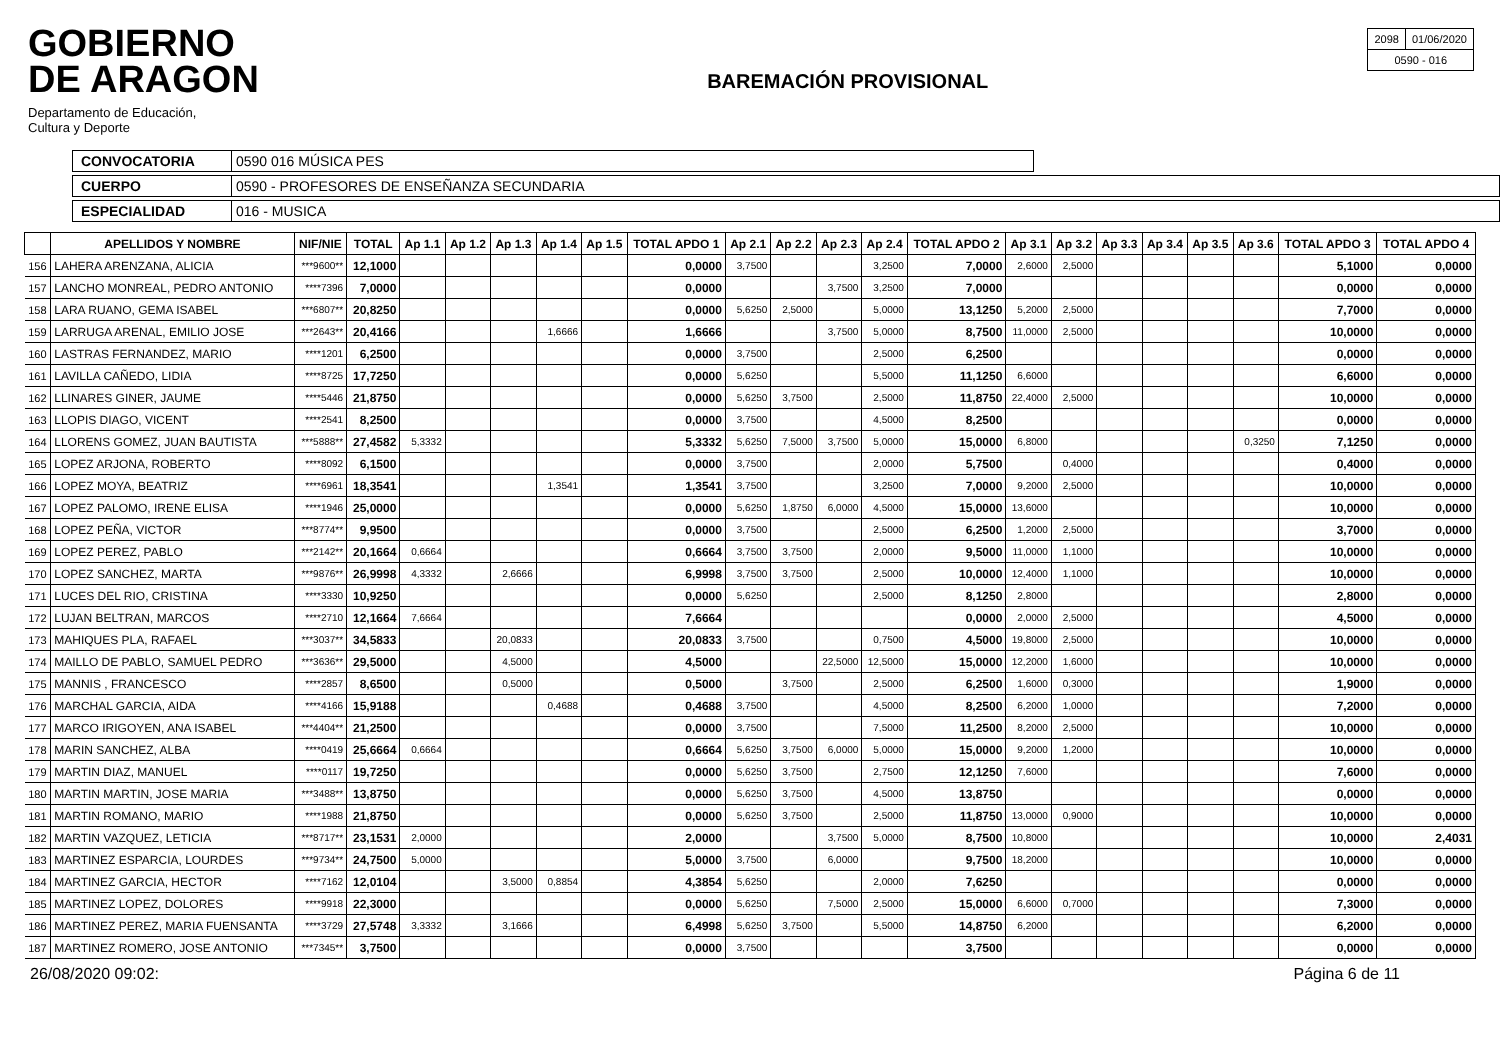GOBIERNO
DE ARAGON
Departamento de Educación,
Cultura y Deporte
BAREMACIÓN PROVISIONAL
| 2098 | 01/06/2020 |
| 0590 - 016 | |
CONVOCATORIA 0590 016 MÚSICA PES
CUERPO 0590 - PROFESORES DE ENSEÑANZA SECUNDARIA
ESPECIALIDAD 016 - MUSICA
| | APELLIDOS Y NOMBRE | NIF/NIE | TOTAL | Ap 1.1 | Ap 1.2 | Ap 1.3 | Ap 1.4 | Ap 1.5 | TOTAL APDO 1 | Ap 2.1 | Ap 2.2 | Ap 2.3 | Ap 2.4 | TOTAL APDO 2 | Ap 3.1 | Ap 3.2 | Ap 3.3 | Ap 3.4 | Ap 3.5 | Ap 3.6 | TOTAL APDO 3 | TOTAL APDO 4 |
| --- | --- | --- | --- | --- | --- | --- | --- | --- | --- | --- | --- | --- | --- | --- | --- | --- | --- | --- | --- | --- | --- | --- |
| 156 | LAHERA ARENZANA, ALICIA | ***9600** | 12,1000 | | | | | | 0,0000 | 3,7500 | | | 3,2500 | 7,0000 | 2,6000 | 2,5000 | | | | | 5,1000 | 0,0000 |
| 157 | LANCHO MONREAL, PEDRO ANTONIO | ****7396 | 7,0000 | | | | | | 0,0000 | | | 3,7500 | 3,2500 | 7,0000 | | | | | | | 0,0000 | 0,0000 |
| 158 | LARA RUANO, GEMA ISABEL | ***6807** | 20,8250 | | | | | | 0,0000 | 5,6250 | 2,5000 | | 5,0000 | 13,1250 | 5,2000 | 2,5000 | | | | | 7,7000 | 0,0000 |
| 159 | LARRUGA ARENAL, EMILIO JOSE | ***2643** | 20,4166 | | | | 1,6666 | | 1,6666 | | | 3,7500 | 5,0000 | 8,7500 | 11,0000 | 2,5000 | | | | | 10,0000 | 0,0000 |
| 160 | LASTRAS FERNANDEZ, MARIO | ****1201 | 6,2500 | | | | | | 0,0000 | 3,7500 | | | 2,5000 | 6,2500 | | | | | | | 0,0000 | 0,0000 |
| 161 | LAVILLA CAÑEDO, LIDIA | ****8725 | 17,7250 | | | | | | 0,0000 | 5,6250 | | | 5,5000 | 11,1250 | 6,6000 | | | | | | 6,6000 | 0,0000 |
| 162 | LLINARES GINER, JAUME | ****5446 | 21,8750 | | | | | | 0,0000 | 5,6250 | 3,7500 | | 2,5000 | 11,8750 | 22,4000 | 2,5000 | | | | | 10,0000 | 0,0000 |
| 163 | LLOPIS DIAGO, VICENT | ****2541 | 8,2500 | | | | | | 0,0000 | 3,7500 | | | 4,5000 | 8,2500 | | | | | | | 0,0000 | 0,0000 |
| 164 | LLORENS GOMEZ, JUAN BAUTISTA | ***5888** | 27,4582 | 5,3332 | | | | | 5,3332 | 5,6250 | 7,5000 | 3,7500 | 5,0000 | 15,0000 | 6,8000 | | | | | 0,3250 | 7,1250 | 0,0000 |
| 165 | LOPEZ ARJONA, ROBERTO | ****8092 | 6,1500 | | | | | | 0,0000 | 3,7500 | | | 2,0000 | 5,7500 | | 0,4000 | | | | | 0,4000 | 0,0000 |
| 166 | LOPEZ MOYA, BEATRIZ | ****6961 | 18,3541 | | | | 1,3541 | | 1,3541 | 3,7500 | | | 3,2500 | 7,0000 | 9,2000 | 2,5000 | | | | | 10,0000 | 0,0000 |
| 167 | LOPEZ PALOMO, IRENE ELISA | ****1946 | 25,0000 | | | | | | 0,0000 | 5,6250 | 1,8750 | 6,0000 | 4,5000 | 15,0000 | 13,6000 | | | | | | 10,0000 | 0,0000 |
| 168 | LOPEZ PEÑA, VICTOR | ***8774** | 9,9500 | | | | | | 0,0000 | 3,7500 | | | 2,5000 | 6,2500 | 1,2000 | 2,5000 | | | | | 3,7000 | 0,0000 |
| 169 | LOPEZ PEREZ, PABLO | ***2142** | 20,1664 | 0,6664 | | | | | 0,6664 | 3,7500 | 3,7500 | | 2,0000 | 9,5000 | 11,0000 | 1,1000 | | | | | 10,0000 | 0,0000 |
| 170 | LOPEZ SANCHEZ, MARTA | ***9876** | 26,9998 | 4,3332 | | 2,6666 | | | 6,9998 | 3,7500 | 3,7500 | | 2,5000 | 10,0000 | 12,4000 | 1,1000 | | | | | 10,0000 | 0,0000 |
| 171 | LUCES DEL RIO, CRISTINA | ****3330 | 10,9250 | | | | | | 0,0000 | 5,6250 | | | 2,5000 | 8,1250 | 2,8000 | | | | | | 2,8000 | 0,0000 |
| 172 | LUJAN BELTRAN, MARCOS | ****2710 | 12,1664 | 7,6664 | | | | | 7,6664 | | | | | 0,0000 | 2,0000 | 2,5000 | | | | | 4,5000 | 0,0000 |
| 173 | MAHIQUES PLA, RAFAEL | ***3037** | 34,5833 | | | 20,0833 | | | 20,0833 | 3,7500 | | | 0,7500 | 4,5000 | 19,8000 | 2,5000 | | | | | 10,0000 | 0,0000 |
| 174 | MAILLO DE PABLO, SAMUEL PEDRO | ***3636** | 29,5000 | | | 4,5000 | | | 4,5000 | | | 22,5000 | 12,5000 | 15,0000 | 12,2000 | 1,6000 | | | | | 10,0000 | 0,0000 |
| 175 | MANNIS , FRANCESCO | ****2857 | 8,6500 | | | 0,5000 | | | 0,5000 | | 3,7500 | | 2,5000 | 6,2500 | 1,6000 | 0,3000 | | | | | 1,9000 | 0,0000 |
| 176 | MARCHAL GARCIA, AIDA | ****4166 | 15,9188 | | | | 0,4688 | | 0,4688 | 3,7500 | | | 4,5000 | 8,2500 | 6,2000 | 1,0000 | | | | | 7,2000 | 0,0000 |
| 177 | MARCO IRIGOYEN, ANA ISABEL | ***4404** | 21,2500 | | | | | | 0,0000 | 3,7500 | | | 7,5000 | 11,2500 | 8,2000 | 2,5000 | | | | | 10,0000 | 0,0000 |
| 178 | MARIN SANCHEZ, ALBA | ****0419 | 25,6664 | 0,6664 | | | | | 0,6664 | 5,6250 | 3,7500 | 6,0000 | 5,0000 | 15,0000 | 9,2000 | 1,2000 | | | | | 10,0000 | 0,0000 |
| 179 | MARTIN DIAZ, MANUEL | ****0117 | 19,7250 | | | | | | 0,0000 | 5,6250 | 3,7500 | | 2,7500 | 12,1250 | 7,6000 | | | | | | 7,6000 | 0,0000 |
| 180 | MARTIN MARTIN, JOSE MARIA | ***3488** | 13,8750 | | | | | | 0,0000 | 5,6250 | 3,7500 | | 4,5000 | 13,8750 | | | | | | | 0,0000 | 0,0000 |
| 181 | MARTIN ROMANO, MARIO | ****1988 | 21,8750 | | | | | | 0,0000 | 5,6250 | 3,7500 | | 2,5000 | 11,8750 | 13,0000 | 0,9000 | | | | | 10,0000 | 0,0000 |
| 182 | MARTIN VAZQUEZ, LETICIA | ***8717** | 23,1531 | 2,0000 | | | | | 2,0000 | | | 3,7500 | 5,0000 | 8,7500 | 10,8000 | | | | | | 10,0000 | 2,4031 |
| 183 | MARTINEZ ESPARCIA, LOURDES | ***9734** | 24,7500 | 5,0000 | | | | | 5,0000 | 3,7500 | | 6,0000 | | 9,7500 | 18,2000 | | | | | | 10,0000 | 0,0000 |
| 184 | MARTINEZ GARCIA, HECTOR | ****7162 | 12,0104 | | | 3,5000 | 0,8854 | | 4,3854 | 5,6250 | | | 2,0000 | 7,6250 | | | | | | | 0,0000 | 0,0000 |
| 185 | MARTINEZ LOPEZ, DOLORES | ****9918 | 22,3000 | | | | | | 0,0000 | 5,6250 | | 7,5000 | 2,5000 | 15,0000 | 6,6000 | 0,7000 | | | | | 7,3000 | 0,0000 |
| 186 | MARTINEZ PEREZ, MARIA FUENSANTA | ****3729 | 27,5748 | 3,3332 | | 3,1666 | | | 6,4998 | 5,6250 | 3,7500 | | 5,5000 | 14,8750 | 6,2000 | | | | | | 6,2000 | 0,0000 |
| 187 | MARTINEZ ROMERO, JOSE ANTONIO | ***7345** | 3,7500 | | | | | | 0,0000 | 3,7500 | | | | 3,7500 | | | | | | | 0,0000 | 0,0000 |
26/08/2020 09:02: Página 6 de 11